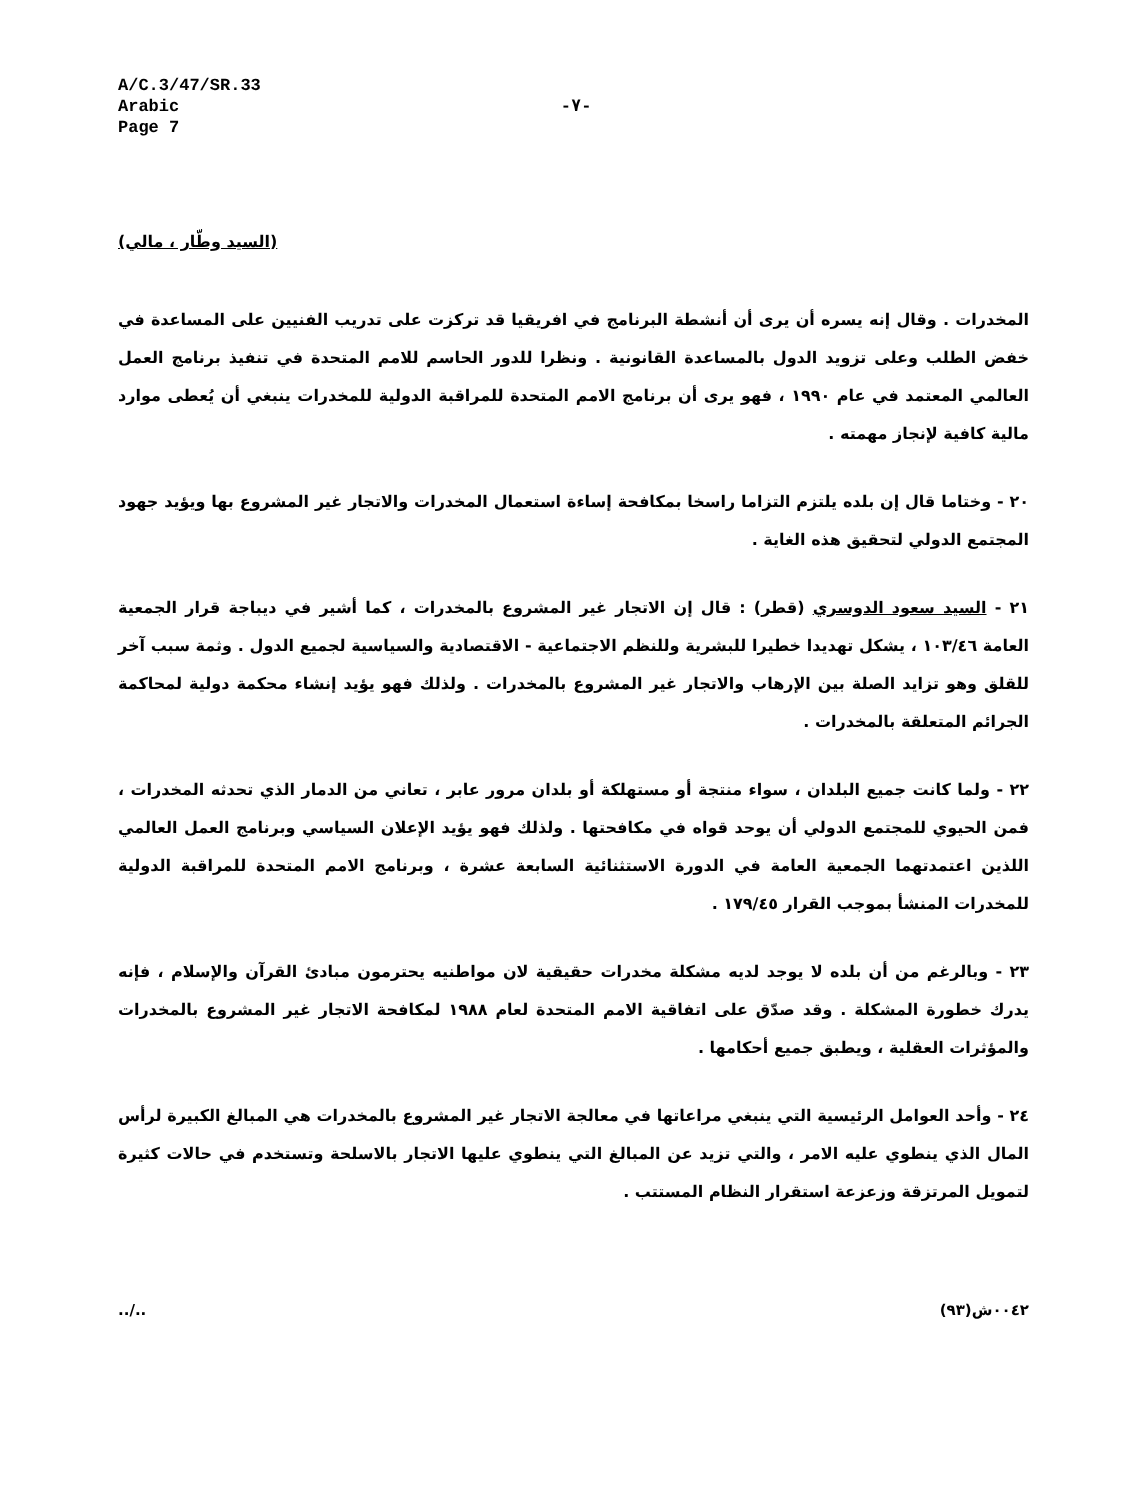A/C.3/47/SR.33
Arabic
Page 7
-٧-
(السيد وطّار ، مالي)
المخدرات . وقال إنه يسره أن يرى أن أنشطة البرنامج في افريقيا قد تركزت على تدريب الفنيين على المساعدة في خفض الطلب وعلى تزويد الدول بالمساعدة القانونية . ونظرا للدور الحاسم للامم المتحدة في تنفيذ برنامج العمل العالمي المعتمد في عام ١٩٩٠ ، فهو يرى أن برنامج الامم المتحدة للمراقبة الدولية للمخدرات ينبغي أن يُعطى موارد مالية كافية لإنجاز مهمته .
٢٠ - وختاما قال إن بلده يلتزم التزاما راسخا بمكافحة إساءة استعمال المخدرات والاتجار غير المشروع بها ويؤيد جهود المجتمع الدولي لتحقيق هذه الغاية .
٢١ - السيد سعود الدوسري (قطر) : قال إن الاتجار غير المشروع بالمخدرات ، كما أشير في ديباجة قرار الجمعية العامة ١٠٣/٤٦ ، يشكل تهديدا خطيرا للبشرية وللنظم الاجتماعية - الاقتصادية والسياسية لجميع الدول . وثمة سبب آخر للقلق وهو تزايد الصلة بين الإرهاب والاتجار غير المشروع بالمخدرات . ولذلك فهو يؤيد إنشاء محكمة دولية لمحاكمة الجرائم المتعلقة بالمخدرات .
٢٢ - ولما كانت جميع البلدان ، سواء منتجة أو مستهلكة أو بلدان مرور عابر ، تعاني من الدمار الذي تحدثه المخدرات ، فمن الحيوي للمجتمع الدولي أن يوحد قواه في مكافحتها . ولذلك فهو يؤيد الإعلان السياسي وبرنامج العمل العالمي اللذين اعتمدتهما الجمعية العامة في الدورة الاستثنائية السابعة عشرة ، وبرنامج الامم المتحدة للمراقبة الدولية للمخدرات المنشأ بموجب القرار ١٧٩/٤٥ .
٢٣ - وبالرغم من أن بلده لا يوجد لديه مشكلة مخدرات حقيقية لان مواطنيه يحترمون مبادئ القرآن والإسلام ، فإنه يدرك خطورة المشكلة . وقد صدّق على اتفاقية الامم المتحدة لعام ١٩٨٨ لمكافحة الاتجار غير المشروع بالمخدرات والمؤثرات العقلية ، ويطبق جميع أحكامها .
٢٤ - وأحد العوامل الرئيسية التي ينبغي مراعاتها في معالجة الاتجار غير المشروع بالمخدرات هي المبالغ الكبيرة لرأس المال الذي ينطوي عليه الامر ، والتي تزيد عن المبالغ التي ينطوي عليها الاتجار بالاسلحة وتستخدم في حالات كثيرة لتمويل المرتزقة وزعزعة استقرار النظام المستتب .
../.. ٠٠٤٢ش(٩٣)